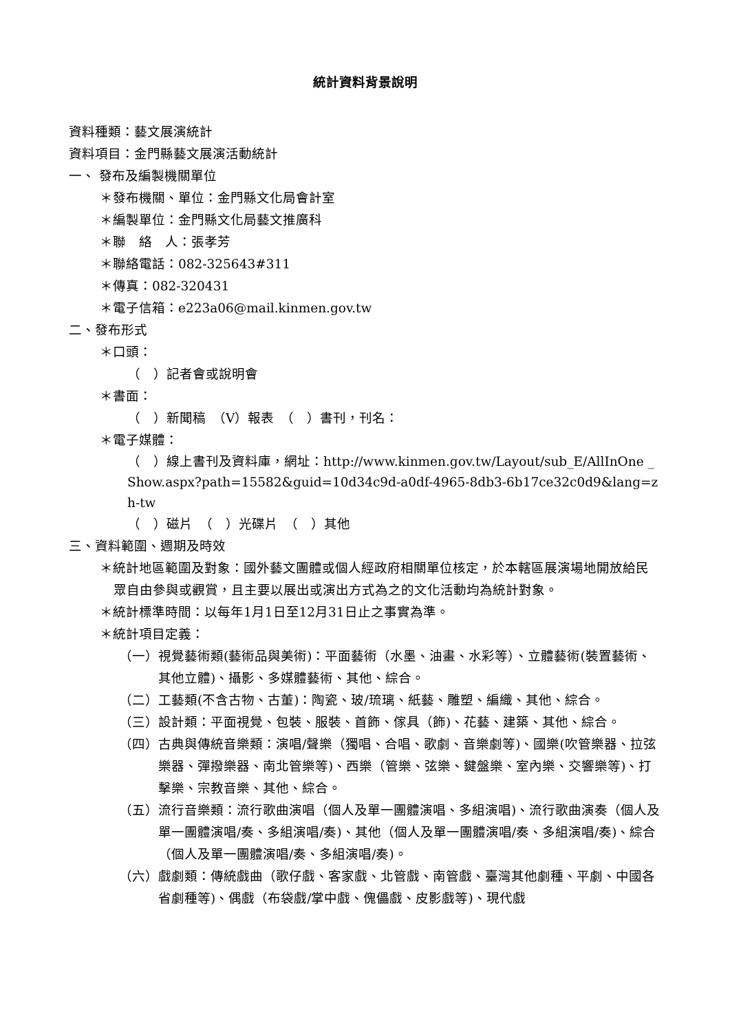統計資料背景說明
資料種類：藝文展演統計
資料項目：金門縣藝文展演活動統計
一、 發布及編製機關單位
＊發布機關、單位：金門縣文化局會計室
＊編製單位：金門縣文化局藝文推廣科
＊聯　絡　人：張孝芳
＊聯絡電話：082-325643#311
＊傳真：082-320431
＊電子信箱：e223a06@mail.kinmen.gov.tw
二、發布形式
＊口頭：
（　）記者會或說明會
＊書面：
（　）新聞稿　（V）報表　（　）書刊，刊名：
＊電子媒體：
（　）線上書刊及資料庫，網址：http://www.kinmen.gov.tw/Layout/sub_E/AllInOne _Show.aspx?path=15582&guid=10d34c9d-a0df-4965-8db3-6b17ce32c0d9&lang=zh-tw
（　）磁片　（　）光碟片　（　）其他
三、資料範圍、週期及時效
＊統計地區範圍及對象：國外藝文團體或個人經政府相關單位核定，於本轄區展演場地開放給民眾自由參與或觀賞，且主要以展出或演出方式為之的文化活動均為統計對象。
＊統計標準時間：以每年1月1日至12月31日止之事實為準。
＊統計項目定義：
（一）視覺藝術類(藝術品與美術)：平面藝術（水墨、油畫、水彩等）、立體藝術(裝置藝術、其他立體)、攝影、多媒體藝術、其他、綜合。
（二）工藝類(不含古物、古董)：陶瓷、玻/琉璃、紙藝、雕塑、編織、其他、綜合。
（三）設計類：平面視覺、包裝、服裝、首飾、傢具（飾)、花藝、建築、其他、綜合。
（四）古典與傳統音樂類：演唱/聲樂（獨唱、合唱、歌劇、音樂劇等)、國樂(吹管樂器、拉弦樂器、彈撥樂器、南北管樂等)、西樂（管樂、弦樂、鍵盤樂、室內樂、交響樂等)、打擊樂、宗教音樂、其他、綜合。
（五）流行音樂類：流行歌曲演唱（個人及單一團體演唱、多組演唱)、流行歌曲演奏（個人及單一團體演唱/奏、多組演唱/奏)、其他（個人及單一團體演唱/奏、多組演唱/奏)、綜合（個人及單一團體演唱/奏、多組演唱/奏)。
（六）戲劇類：傳統戲曲（歌仔戲、客家戲、北管戲、南管戲、臺灣其他劇種、平劇、中國各省劇種等)、偶戲（布袋戲/掌中戲、傀儡戲、皮影戲等)、現代戲